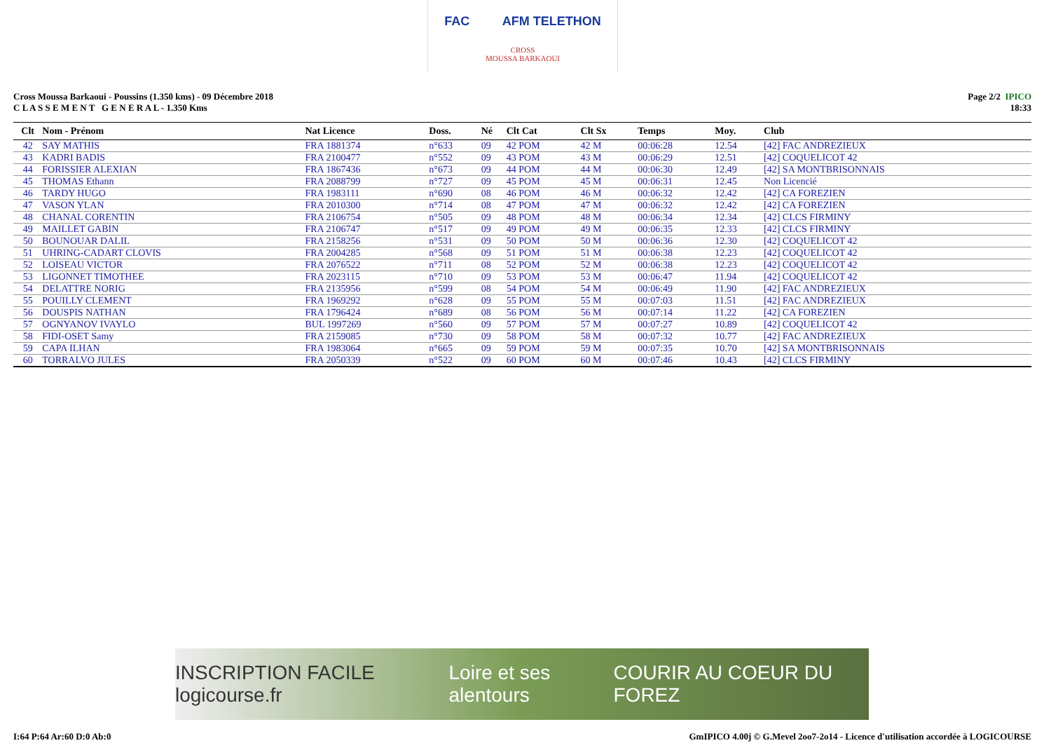FAC AFM TELETHON
CROSS
MOUSSA BARKAOUI
Cross Moussa Barkaoui - Poussins (1.350 kms) - 09 Décembre 2018
C L A S S E M E N T G E N E R A L - 1.350 Kms
Page 2/2 IPICO
18:33
| Clt | Nom - Prénom | Nat Licence | Doss. | Né | Clt Cat | Clt Sx | Temps | Moy. | Club |
| --- | --- | --- | --- | --- | --- | --- | --- | --- | --- |
| 42 | SAY MATHIS | FRA 1881374 | n°633 | 09 | 42 POM | 42 M | 00:06:28 | 12.54 | [42] FAC ANDREZIEUX |
| 43 | KADRI BADIS | FRA 2100477 | n°552 | 09 | 43 POM | 43 M | 00:06:29 | 12.51 | [42] COQUELICOT 42 |
| 44 | FORISSIER ALEXIAN | FRA 1867436 | n°673 | 09 | 44 POM | 44 M | 00:06:30 | 12.49 | [42] SA MONTBRISONNAIS |
| 45 | THOMAS Ethann | FRA 2088799 | n°727 | 09 | 45 POM | 45 M | 00:06:31 | 12.45 | Non Licencié |
| 46 | TARDY HUGO | FRA 1983111 | n°690 | 08 | 46 POM | 46 M | 00:06:32 | 12.42 | [42] CA FOREZIEN |
| 47 | VASON YLAN | FRA 2010300 | n°714 | 08 | 47 POM | 47 M | 00:06:32 | 12.42 | [42] CA FOREZIEN |
| 48 | CHANAL CORENTIN | FRA 2106754 | n°505 | 09 | 48 POM | 48 M | 00:06:34 | 12.34 | [42] CLCS FIRMINY |
| 49 | MAILLET GABIN | FRA 2106747 | n°517 | 09 | 49 POM | 49 M | 00:06:35 | 12.33 | [42] CLCS FIRMINY |
| 50 | BOUNOUAR DALIL | FRA 2158256 | n°531 | 09 | 50 POM | 50 M | 00:06:36 | 12.30 | [42] COQUELICOT 42 |
| 51 | UHRING-CADART CLOVIS | FRA 2004285 | n°568 | 09 | 51 POM | 51 M | 00:06:38 | 12.23 | [42] COQUELICOT 42 |
| 52 | LOISEAU VICTOR | FRA 2076522 | n°711 | 08 | 52 POM | 52 M | 00:06:38 | 12.23 | [42] COQUELICOT 42 |
| 53 | LIGONNET TIMOTHEE | FRA 2023115 | n°710 | 09 | 53 POM | 53 M | 00:06:47 | 11.94 | [42] COQUELICOT 42 |
| 54 | DELATTRE NORIG | FRA 2135956 | n°599 | 08 | 54 POM | 54 M | 00:06:49 | 11.90 | [42] FAC ANDREZIEUX |
| 55 | POUILLY CLEMENT | FRA 1969292 | n°628 | 09 | 55 POM | 55 M | 00:07:03 | 11.51 | [42] FAC ANDREZIEUX |
| 56 | DOUSPIS NATHAN | FRA 1796424 | n°689 | 08 | 56 POM | 56 M | 00:07:14 | 11.22 | [42] CA FOREZIEN |
| 57 | OGNYANOV IVAYLO | BUL 1997269 | n°560 | 09 | 57 POM | 57 M | 00:07:27 | 10.89 | [42] COQUELICOT 42 |
| 58 | FIDI-OSET Samy | FRA 2159085 | n°730 | 09 | 58 POM | 58 M | 00:07:32 | 10.77 | [42] FAC ANDREZIEUX |
| 59 | CAPA ILHAN | FRA 1983064 | n°665 | 09 | 59 POM | 59 M | 00:07:35 | 10.70 | [42] SA MONTBRISONNAIS |
| 60 | TORRALVO JULES | FRA 2050339 | n°522 | 09 | 60 POM | 60 M | 00:07:46 | 10.43 | [42] CLCS FIRMINY |
INSCRIPTION FACILE logicourse.fr Loire et ses alentours COURIR AU COEUR DU FOREZ
I:64 P:64 Ar:60 D:0 Ab:0 GmIPICO 4.00j © G.Mevel 2oo7-2o14 - Licence d'utilisation accordée à LOGICOURSE